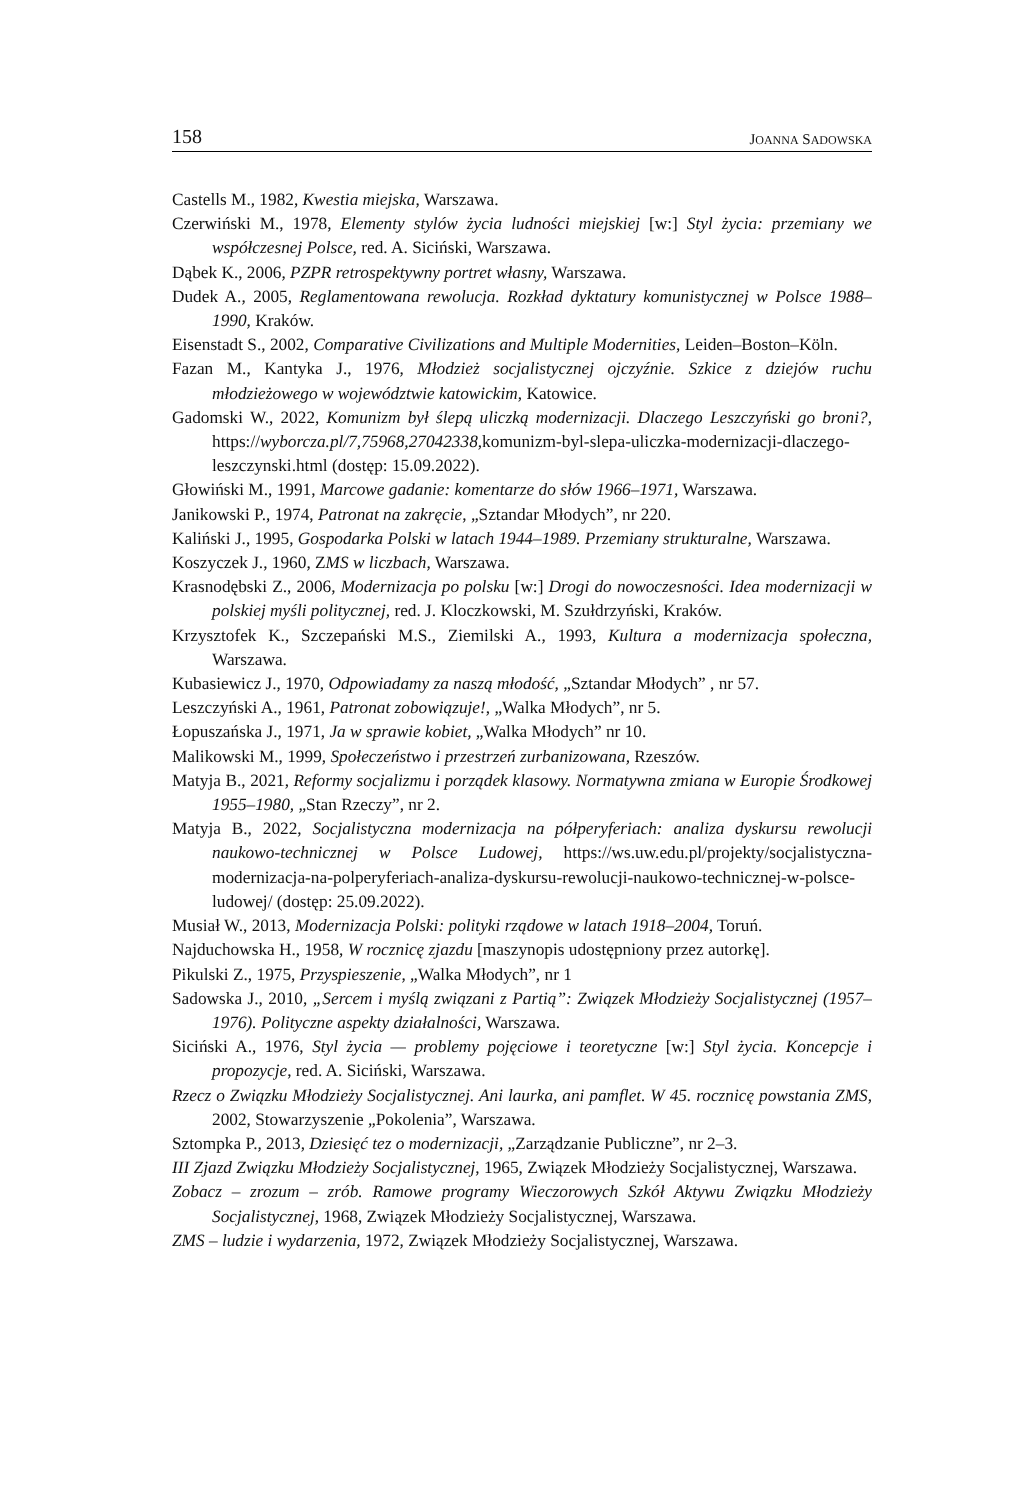158 JOANNA SADOWSKA
Castells M., 1982, Kwestia miejska, Warszawa.
Czerwiński M., 1978, Elementy stylów życia ludności miejskiej [w:] Styl życia: przemiany we współczesnej Polsce, red. A. Siciński, Warszawa.
Dąbek K., 2006, PZPR retrospektywny portret własny, Warszawa.
Dudek A., 2005, Reglamentowana rewolucja. Rozkład dyktatury komunistycznej w Polsce 1988–1990, Kraków.
Eisenstadt S., 2002, Comparative Civilizations and Multiple Modernities, Leiden–Boston–Köln.
Fazan M., Kantyka J., 1976, Młodzież socjalistycznej ojczyźnie. Szkice z dziejów ruchu młodzieżowego w województwie katowickim, Katowice.
Gadomski W., 2022, Komunizm był ślepą uliczką modernizacji. Dlaczego Leszczyński go broni?, https://wyborcza.pl/7,75968,27042338,komunizm-byl-slepa-uliczka-modernizacji-dlaczego-leszczynski.html (dostęp: 15.09.2022).
Głowiński M., 1991, Marcowe gadanie: komentarze do słów 1966–1971, Warszawa.
Janikowski P., 1974, Patronat na zakręcie, „Sztandar Młodych”, nr 220.
Kaliński J., 1995, Gospodarka Polski w latach 1944–1989. Przemiany strukturalne, Warszawa.
Koszyczek J., 1960, ZMS w liczbach, Warszawa.
Krasnodębski Z., 2006, Modernizacja po polsku [w:] Drogi do nowoczesności. Idea modernizacji w polskiej myśli politycznej, red. J. Kloczkowski, M. Szułdrzyński, Kraków.
Krzysztofek K., Szczepański M.S., Ziemilski A., 1993, Kultura a modernizacja społeczna, Warszawa.
Kubasiewicz J., 1970, Odpowiadamy za naszą młodość, „Sztandar Młodych” , nr 57.
Leszczyński A., 1961, Patronat zobowiązuje!, „Walka Młodych”, nr 5.
Łopuszańska J., 1971, Ja w sprawie kobiet, „Walka Młodych” nr 10.
Malikowski M., 1999, Społeczeństwo i przestrzeń zurbanizowana, Rzeszów.
Matyja B., 2021, Reformy socjalizmu i porządek klasowy. Normatywna zmiana w Europie Środkowej 1955–1980, „Stan Rzeczy”, nr 2.
Matyja B., 2022, Socjalistyczna modernizacja na półperyferiach: analiza dyskursu rewolucji naukowo-technicznej w Polsce Ludowej, https://ws.uw.edu.pl/projekty/socjalistyczna-modernizacja-na-polperyferiach-analiza-dyskursu-rewolucji-naukowo-technicznej-w-polsce-ludowej/ (dostęp: 25.09.2022).
Musiał W., 2013, Modernizacja Polski: polityki rządowe w latach 1918–2004, Toruń.
Najduchowska H., 1958, W rocznicę zjazdu [maszynopis udostępniony przez autorkę].
Pikulski Z., 1975, Przyspieszenie, „Walka Młodych”, nr 1
Sadowska J., 2010, „Sercem i myślą związani z Partią”: Związek Młodzieży Socjalistycznej (1957–1976). Polityczne aspekty działalności, Warszawa.
Siciński A., 1976, Styl życia — problemy pojęciowe i teoretyczne [w:] Styl życia. Koncepcje i propozycje, red. A. Siciński, Warszawa.
Rzecz o Związku Młodzieży Socjalistycznej. Ani laurka, ani pamflet. W 45. rocznicę powstania ZMS, 2002, Stowarzyszenie „Pokolenia”, Warszawa.
Sztompka P., 2013, Dziesięć tez o modernizacji, „Zarządzanie Publiczne”, nr 2–3.
III Zjazd Związku Młodzieży Socjalistycznej, 1965, Związek Młodzieży Socjalistycznej, Warszawa.
Zobacz – zrozum – zrób. Ramowe programy Wieczorowych Szkół Aktywu Związku Młodzieży Socjalistycznej, 1968, Związek Młodzieży Socjalistycznej, Warszawa.
ZMS – ludzie i wydarzenia, 1972, Związek Młodzieży Socjalistycznej, Warszawa.